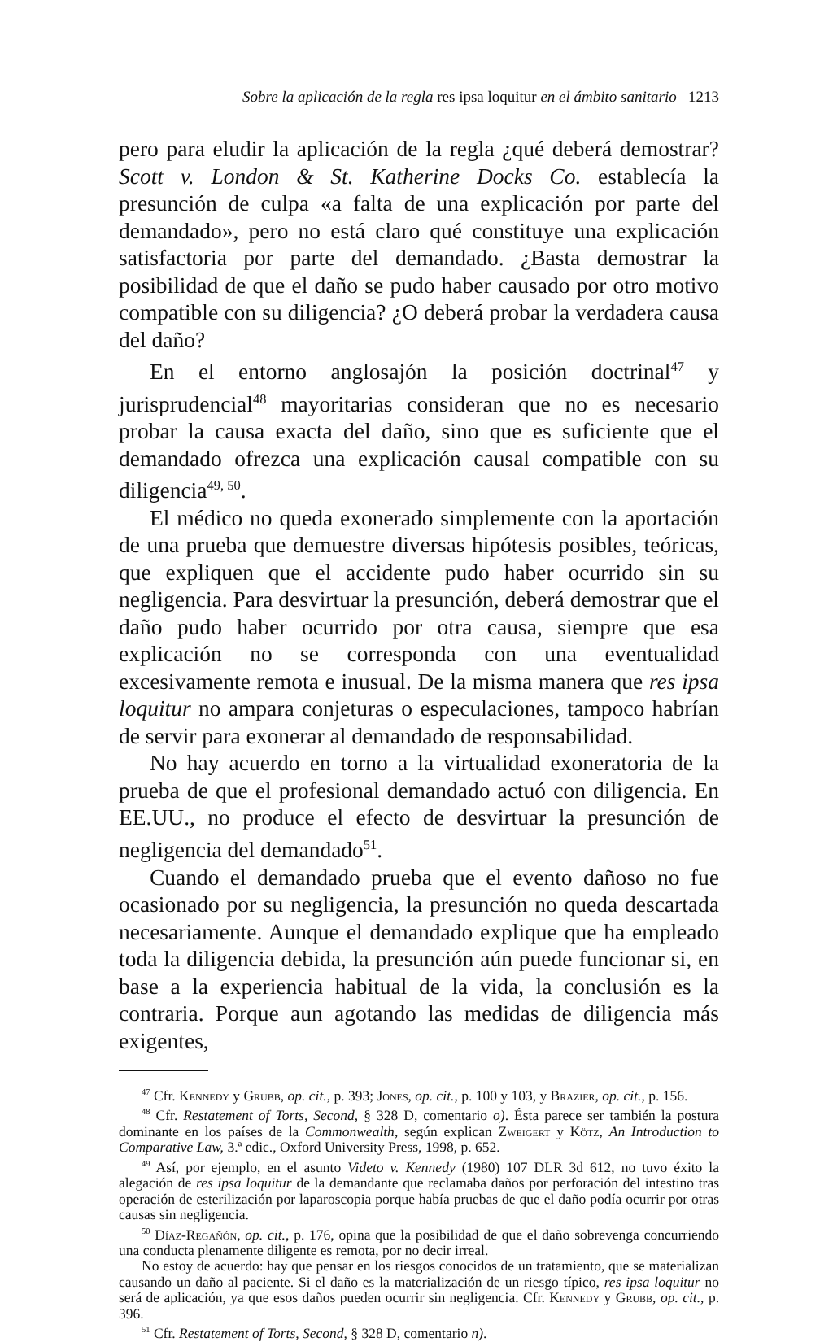Sobre la aplicación de la regla res ipsa loquitur en el ámbito sanitario 1213
pero para eludir la aplicación de la regla ¿qué deberá demostrar? Scott v. London & St. Katherine Docks Co. establecía la presunción de culpa «a falta de una explicación por parte del demandado», pero no está claro qué constituye una explicación satisfactoria por parte del demandado. ¿Basta demostrar la posibilidad de que el daño se pudo haber causado por otro motivo compatible con su diligencia? ¿O deberá probar la verdadera causa del daño?
En el entorno anglosajón la posición doctrinal<sup>47</sup> y jurisprudencial<sup>48</sup> mayoritarias consideran que no es necesario probar la causa exacta del daño, sino que es suficiente que el demandado ofrezca una explicación causal compatible con su diligencia<sup>49, 50</sup>.
El médico no queda exonerado simplemente con la aportación de una prueba que demuestre diversas hipótesis posibles, teóricas, que expliquen que el accidente pudo haber ocurrido sin su negligencia. Para desvirtuar la presunción, deberá demostrar que el daño pudo haber ocurrido por otra causa, siempre que esa explicación no se corresponda con una eventualidad excesivamente remota e inusual. De la misma manera que res ipsa loquitur no ampara conjeturas o especulaciones, tampoco habrían de servir para exonerar al demandado de responsabilidad.
No hay acuerdo en torno a la virtualidad exoneratoria de la prueba de que el profesional demandado actuó con diligencia. En EE.UU., no produce el efecto de desvirtuar la presunción de negligencia del demandado<sup>51</sup>.
Cuando el demandado prueba que el evento dañoso no fue ocasionado por su negligencia, la presunción no queda descartada necesariamente. Aunque el demandado explique que ha empleado toda la diligencia debida, la presunción aún puede funcionar si, en base a la experiencia habitual de la vida, la conclusión es la contraria. Porque aun agotando las medidas de diligencia más exigentes,
<sup>47</sup> Cfr. Kennedy y Grubb, op. cit., p. 393; Jones, op. cit., p. 100 y 103, y Brazier, op. cit., p. 156.
<sup>48</sup> Cfr. Restatement of Torts, Second, § 328 D, comentario o). Ésta parece ser también la postura dominante en los países de la Commonwealth, según explican Zweigert y Kötz, An Introduction to Comparative Law, 3.ª edic., Oxford University Press, 1998, p. 652.
<sup>49</sup> Así, por ejemplo, en el asunto Videto v. Kennedy (1980) 107 DLR 3d 612, no tuvo éxito la alegación de res ipsa loquitur de la demandante que reclamaba daños por perforación del intestino tras operación de esterilización por laparoscopia porque había pruebas de que el daño podía ocurrir por otras causas sin negligencia.
<sup>50</sup> Díaz-Regañón, op. cit., p. 176, opina que la posibilidad de que el daño sobrevenga concurriendo una conducta plenamente diligente es remota, por no decir irreal.
No estoy de acuerdo: hay que pensar en los riesgos conocidos de un tratamiento, que se materializan causando un daño al paciente. Si el daño es la materialización de un riesgo típico, res ipsa loquitur no será de aplicación, ya que esos daños pueden ocurrir sin negligencia. Cfr. Kennedy y Grubb, op. cit., p. 396.
<sup>51</sup> Cfr. Restatement of Torts, Second, § 328 D, comentario n).